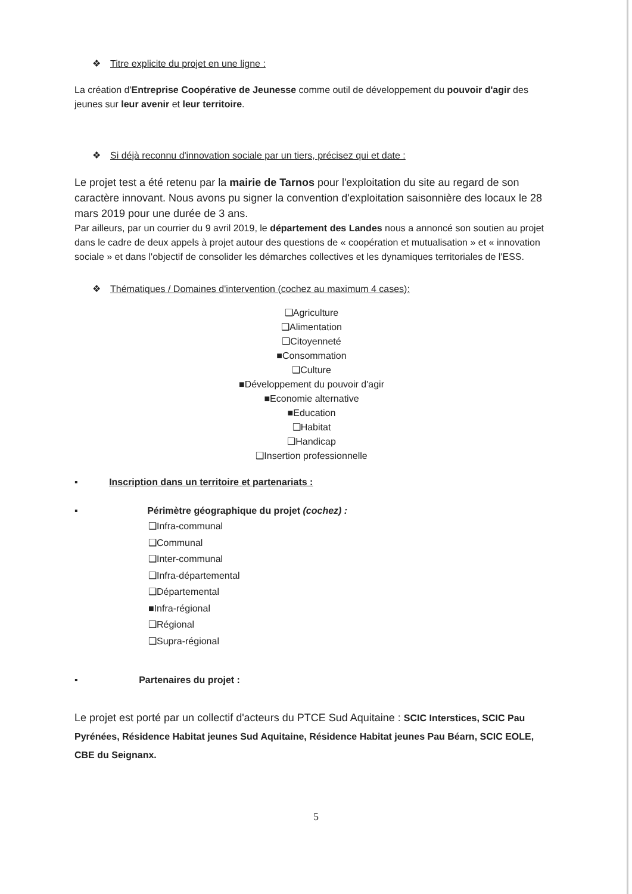❖ Titre explicite du projet en une ligne :
La création d'Entreprise Coopérative de Jeunesse comme outil de développement du pouvoir d'agir des jeunes sur leur avenir et leur territoire.
❖ Si déjà reconnu d'innovation sociale par un tiers, précisez qui et date :
Le projet test a été retenu par la mairie de Tarnos pour l'exploitation du site au regard de son caractère innovant. Nous avons pu signer la convention d'exploitation saisonnière des locaux le 28 mars 2019 pour une durée de 3 ans.
Par ailleurs, par un courrier du 9 avril 2019, le département des Landes nous a annoncé son soutien au projet dans le cadre de deux appels à projet autour des questions de « coopération et mutualisation » et « innovation sociale » et dans l'objectif de consolider les démarches collectives et les dynamiques territoriales de l'ESS.
❖ Thématiques / Domaines d'intervention (cochez au maximum 4 cases):
❑Agriculture
❑Alimentation
❑Citoyenneté
■Consommation
❑Culture
■Développement du pouvoir d'agir
■Economie alternative
■Education
❑Habitat
❑Handicap
❑Insertion professionnelle
▪ Inscription dans un territoire et partenariats :
▪ Périmètre géographique du projet (cochez) :
❑Infra-communal
❑Communal
❑Inter-communal
❑Infra-départemental
❑Départemental
■Infra-régional
❑Régional
❑Supra-régional
▪ Partenaires du projet :
Le projet est porté par un collectif d'acteurs du PTCE Sud Aquitaine : SCIC Interstices, SCIC Pau Pyrénées, Résidence Habitat jeunes Sud Aquitaine, Résidence Habitat jeunes Pau Béarn, SCIC EOLE, CBE du Seignanx.
5